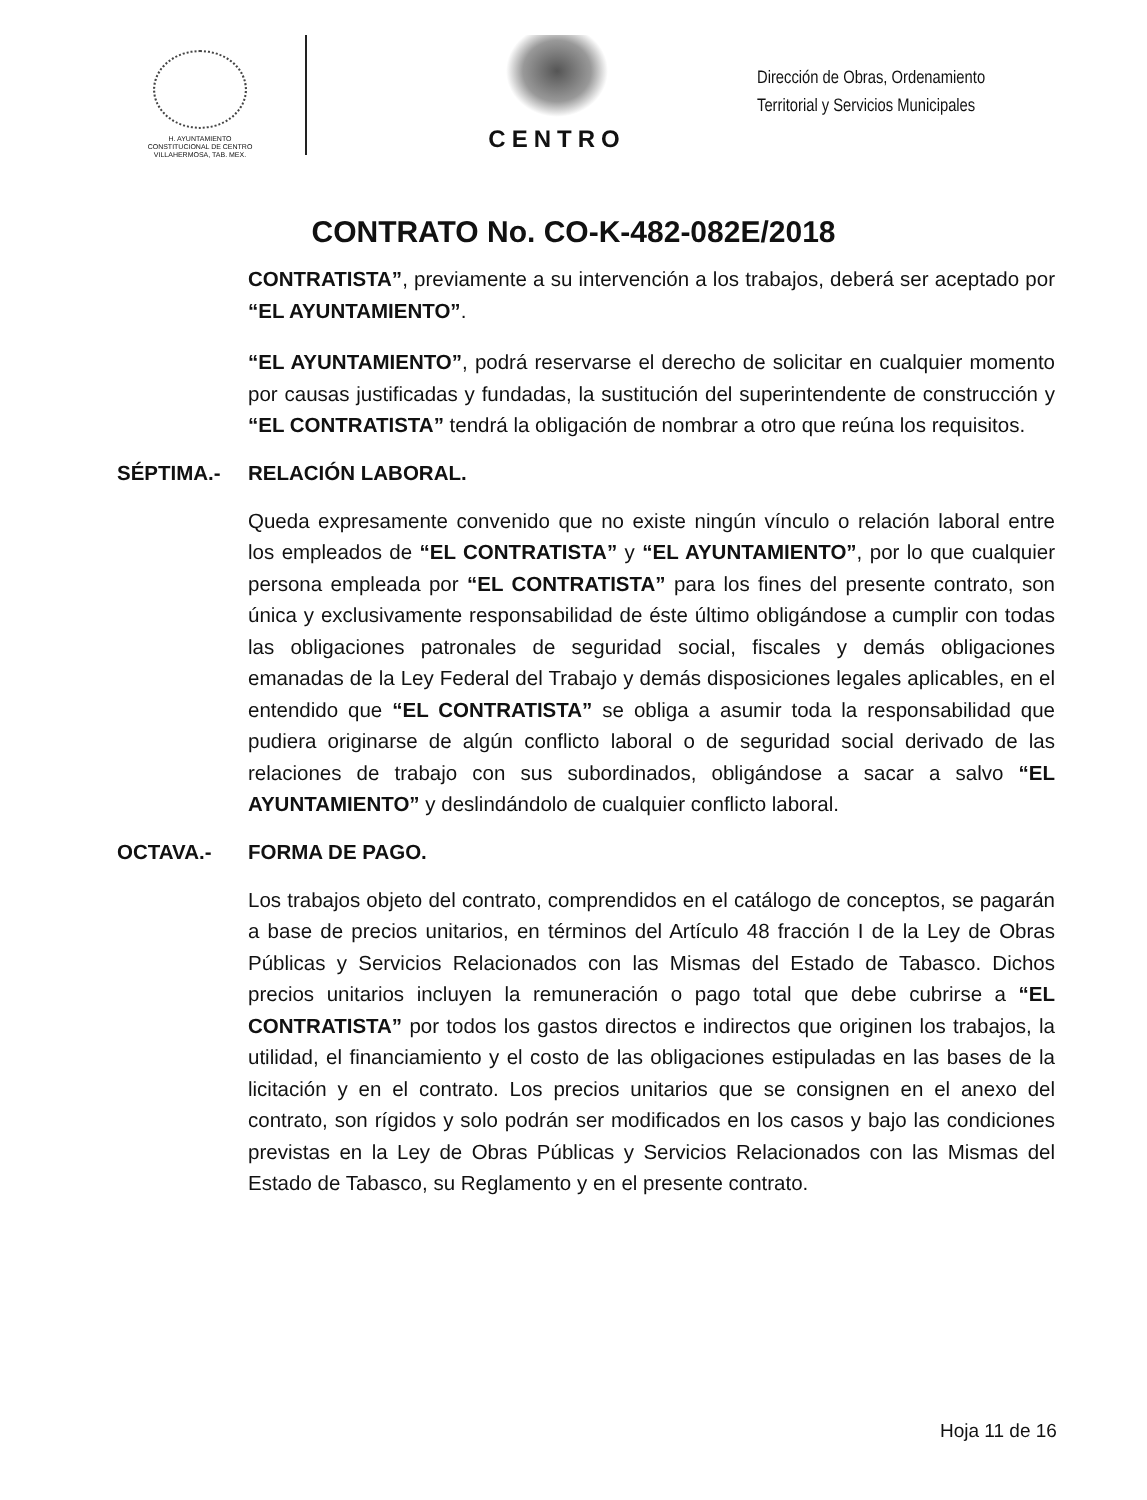H. AYUNTAMIENTO
CONSTITUCIONAL DE CENTRO
VILLAHERMOSA, TAB. MEX.
CENTRO
Dirección de Obras, Ordenamiento
Territorial y Servicios Municipales
CONTRATO No. CO-K-482-082E/2018
CONTRATISTA”, previamente a su intervención a los trabajos, deberá ser aceptado por “EL AYUNTAMIENTO”.
“EL AYUNTAMIENTO”, podrá reservarse el derecho de solicitar en cualquier momento por causas justificadas y fundadas, la sustitución del superintendente de construcción y “EL CONTRATISTA” tendrá la obligación de nombrar a otro que reúna los requisitos.
SÉPTIMA.- RELACIÓN LABORAL.
Queda expresamente convenido que no existe ningún vínculo o relación laboral entre los empleados de “EL CONTRATISTA” y “EL AYUNTAMIENTO”, por lo que cualquier persona empleada por “EL CONTRATISTA” para los fines del presente contrato, son única y exclusivamente responsabilidad de éste último obligándose a cumplir con todas las obligaciones patronales de seguridad social, fiscales y demás obligaciones emanadas de la Ley Federal del Trabajo y demás disposiciones legales aplicables, en el entendido que “EL CONTRATISTA” se obliga a asumir toda la responsabilidad que pudiera originarse de algún conflicto laboral o de seguridad social derivado de las relaciones de trabajo con sus subordinados, obligándose a sacar a salvo “EL AYUNTAMIENTO” y deslindándolo de cualquier conflicto laboral.
OCTAVA.- FORMA DE PAGO.
Los trabajos objeto del contrato, comprendidos en el catálogo de conceptos, se pagarán a base de precios unitarios, en términos del Artículo 48 fracción I de la Ley de Obras Públicas y Servicios Relacionados con las Mismas del Estado de Tabasco. Dichos precios unitarios incluyen la remuneración o pago total que debe cubrirse a “EL CONTRATISTA” por todos los gastos directos e indirectos que originen los trabajos, la utilidad, el financiamiento y el costo de las obligaciones estipuladas en las bases de la licitación y en el contrato. Los precios unitarios que se consignen en el anexo del contrato, son rígidos y solo podrán ser modificados en los casos y bajo las condiciones previstas en la Ley de Obras Públicas y Servicios Relacionados con las Mismas del Estado de Tabasco, su Reglamento y en el presente contrato.
Hoja 11 de 16